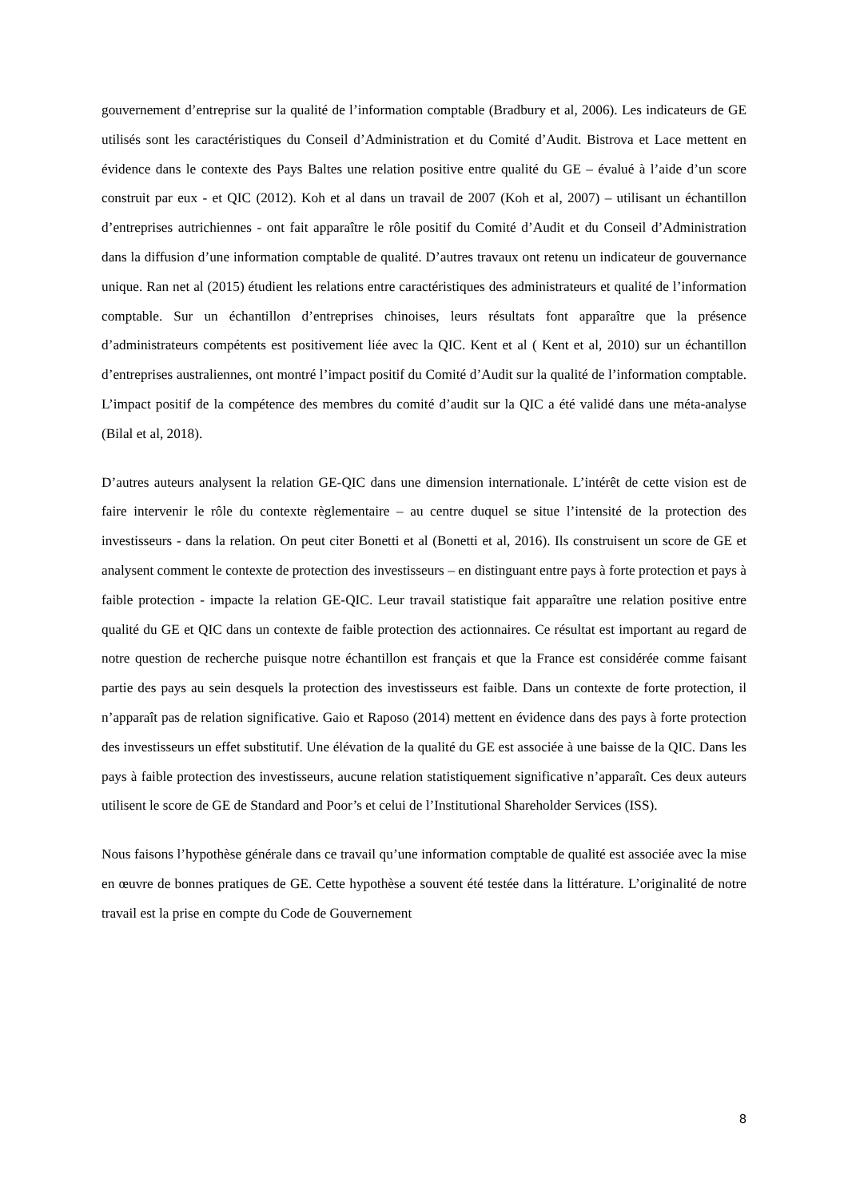gouvernement d’entreprise sur la qualité de l’information comptable (Bradbury et al, 2006). Les indicateurs de GE utilisés sont les caractéristiques du Conseil d’Administration et du Comité d’Audit. Bistrova et Lace mettent en évidence dans le contexte des Pays Baltes une relation positive entre qualité du GE – évalué à l’aide d’un score construit par eux - et QIC (2012). Koh et al dans un travail de 2007 (Koh et al, 2007) – utilisant un échantillon d’entreprises autrichiennes - ont fait apparaître le rôle positif du Comité d’Audit et du Conseil d’Administration dans la diffusion d’une information comptable de qualité. D’autres travaux ont retenu un indicateur de gouvernance unique. Ran net al (2015) étudient les relations entre caractéristiques des administrateurs et qualité de l’information comptable. Sur un échantillon d’entreprises chinoises, leurs résultats font apparaître que la présence d’administrateurs compétents est positivement liée avec la QIC. Kent et al ( Kent et al, 2010) sur un échantillon d’entreprises australiennes, ont montré l’impact positif du Comité d’Audit sur la qualité de l’information comptable. L’impact positif de la compétence des membres du comité d’audit sur la QIC a été validé dans une méta-analyse (Bilal et al, 2018).
D’autres auteurs analysent la relation GE-QIC dans une dimension internationale. L’intérêt de cette vision est de faire intervenir le rôle du contexte règlementaire – au centre duquel se situe l’intensité de la protection des investisseurs - dans la relation. On peut citer Bonetti et al (Bonetti et al, 2016). Ils construisent un score de GE et analysent comment le contexte de protection des investisseurs – en distinguant entre pays à forte protection et pays à faible protection - impacte la relation GE-QIC. Leur travail statistique fait apparaître une relation positive entre qualité du GE et QIC dans un contexte de faible protection des actionnaires. Ce résultat est important au regard de notre question de recherche puisque notre échantillon est français et que la France est considérée comme faisant partie des pays au sein desquels la protection des investisseurs est faible. Dans un contexte de forte protection, il n’apparaît pas de relation significative. Gaio et Raposo (2014) mettent en évidence dans des pays à forte protection des investisseurs un effet substitutif. Une élévation de la qualité du GE est associée à une baisse de la QIC. Dans les pays à faible protection des investisseurs, aucune relation statistiquement significative n’apparaît. Ces deux auteurs utilisent le score de GE de Standard and Poor’s et celui de l’Institutional Shareholder Services (ISS).
Nous faisons l’hypothèse générale dans ce travail qu’une information comptable de qualité est associée avec la mise en œuvre de bonnes pratiques de GE. Cette hypothèse a souvent été testée dans la littérature. L’originalité de notre travail est la prise en compte du Code de Gouvernement
8